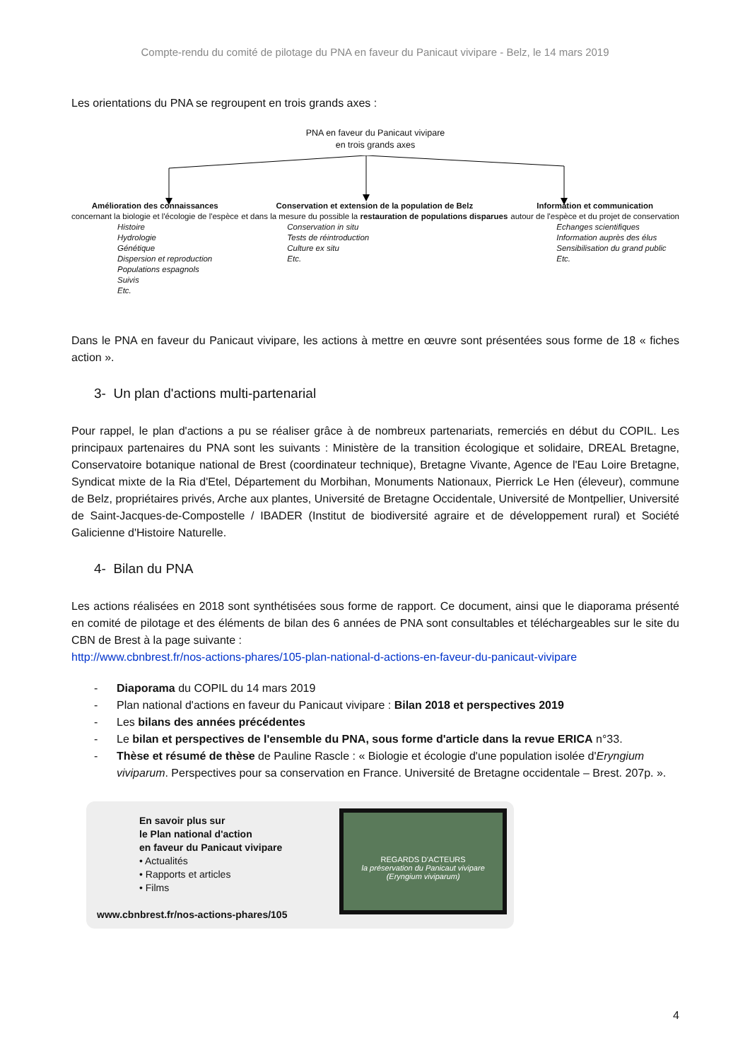Compte-rendu du comité de pilotage du PNA en faveur du Panicaut vivipare - Belz, le 14 mars 2019
Les orientations du PNA se regroupent en trois grands axes :
PNA en faveur du Panicaut vivipare
en trois grands axes
Amélioration des connaissances
concernant la biologie et l'écologie de l'espèce
Histoire
Hydrologie
Génétique
Dispersion et reproduction
Populations espagnols
Suivis
Etc.
Conservation et extension de la population de Belz
et dans la mesure du possible la restauration de populations disparues
Conservation in situ
Tests de réintroduction
Culture ex situ
Etc.
Information et communication
autour de l'espèce et du projet de conservation
Echanges scientifiques
Information auprès des élus
Sensibilisation du grand public
Etc.
Dans le PNA en faveur du Panicaut vivipare, les actions à mettre en œuvre sont présentées sous forme de 18 « fiches action ».
3- Un plan d'actions multi-partenarial
Pour rappel, le plan d'actions a pu se réaliser grâce à de nombreux partenariats, remerciés en début du COPIL. Les principaux partenaires du PNA sont les suivants : Ministère de la transition écologique et solidaire, DREAL Bretagne, Conservatoire botanique national de Brest (coordinateur technique), Bretagne Vivante, Agence de l'Eau Loire Bretagne, Syndicat mixte de la Ria d'Etel, Département du Morbihan, Monuments Nationaux, Pierrick Le Hen (éleveur), commune de Belz, propriétaires privés, Arche aux plantes, Université de Bretagne Occidentale, Université de Montpellier, Université de Saint-Jacques-de-Compostelle / IBADER (Institut de biodiversité agraire et de développement rural) et Société Galicienne d'Histoire Naturelle.
4- Bilan du PNA
Les actions réalisées en 2018 sont synthétisées sous forme de rapport. Ce document, ainsi que le diaporama présenté en comité de pilotage et des éléments de bilan des 6 années de PNA sont consultables et téléchargeables sur le site du CBN de Brest à la page suivante :
http://www.cbnbrest.fr/nos-actions-phares/105-plan-national-d-actions-en-faveur-du-panicaut-vivipare
- Diaporama du COPIL du 14 mars 2019
- Plan national d'actions en faveur du Panicaut vivipare : Bilan 2018 et perspectives 2019
- Les bilans des années précédentes
- Le bilan et perspectives de l'ensemble du PNA, sous forme d'article dans la revue ERICA n°33.
- Thèse et résumé de thèse de Pauline Rascle : « Biologie et écologie d'une population isolée d'Eryngium viviparum. Perspectives pour sa conservation en France. Université de Bretagne occidentale – Brest. 207p. ».
En savoir plus sur
le Plan national d'action
en faveur du Panicaut vivipare
• Actualités
• Rapports et articles
• Films
www.cbnbrest.fr/nos-actions-phares/105
REGARDS D'ACTEURS
la préservation du Panicaut vivipare (Eryngium viviparum)
4